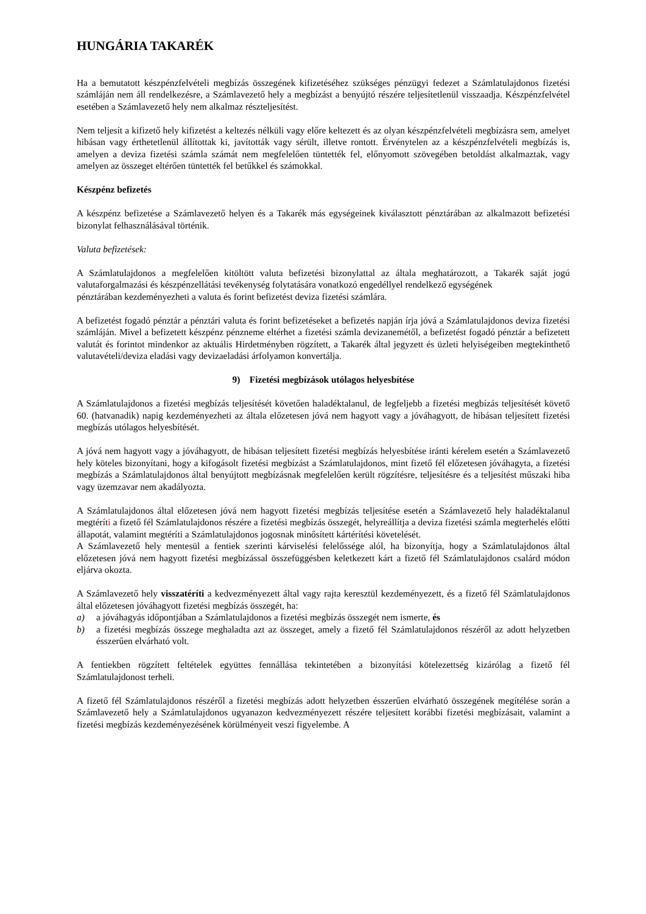HUNGÁRIA TAKARÉK
Ha a bemutatott készpénzfelvételi megbízás összegének kifizetéséhez szükséges pénzügyi fedezet a Számlatulajdonos fizetési számláján nem áll rendelkezésre, a Számlavezető hely a megbízást a benyújtó részére teljesítetlenül visszaadja. Készpénzfelvétel esetében a Számlavezető hely nem alkalmaz részteljesítést.
Nem teljesít a kifizető hely kifizetést a keltezés nélküli vagy előre keltezett és az olyan készpénzfelvételi megbízásra sem, amelyet hibásan vagy érthetetlenül állítottak ki, javították vagy sérült, illetve rontott. Érvénytelen az a készpénzfelvételi megbízás is, amelyen a deviza fizetési számla számát nem megfelelően tüntették fel, előnyomott szövegében betoldást alkalmaztak, vagy amelyen az összeget eltérően tüntették fel betűkkel és számokkal.
Készpénz befizetés
A készpénz befizetése a Számlavezető helyen és a Takarék más egységeinek kiválasztott pénztárában az alkalmazott befizetési bizonylat felhasználásával történik.
Valuta befizetések:
A Számlatulajdonos a megfelelően kitöltött valuta befizetési bizonylattal az általa meghatározott, a Takarék saját jogú valutaforgalmazási és készpénzellátási tevékenység folytatására vonatkozó engedéllyel rendelkező egységének
pénztárában kezdeményezheti a valuta és forint befizetést deviza fizetési számlára.
A befizetést fogadó pénztár a pénztári valuta és forint befizetéseket a befizetés napján írja jóvá a Számlatulajdonos deviza fizetési számláján. Mivel a befizetett készpénz pénzneme eltérhet a fizetési számla devizanemétől, a befizetést fogadó pénztár a befizetett valutát és forintot mindenkor az aktuális Hirdetményben rögzített, a Takarék által jegyzett és üzleti helyiségeiben megtekinthető valutavételi/deviza eladási vagy devizaeladási árfolyamon konvertálja.
9) Fizetési megbízások utólagos helyesbítése
A Számlatulajdonos a fizetési megbízás teljesítését követően haladéktalanul, de legfeljebb a fizetési megbízás teljesítését követő 60. (hatvanadik) napig kezdeményezheti az általa előzetesen jóvá nem hagyott vagy a jóváhagyott, de hibásan teljesített fizetési megbízás utólagos helyesbítését.
A jóvá nem hagyott vagy a jóváhagyott, de hibásan teljesített fizetési megbízás helyesbítése iránti kérelem esetén a Számlavezető hely köteles bizonyítani, hogy a kifogásolt fizetési megbízást a Számlatulajdonos, mint fizető fél előzetesen jóváhagyta, a fizetési megbízás a Számlatulajdonos által benyújtott megbízásnak megfelelően került rögzítésre, teljesítésre és a teljesítést műszaki hiba vagy üzemzavar nem akadályozta.
A Számlatulajdonos által előzetesen jóvá nem hagyott fizetési megbízás teljesítése esetén a Számlavezető hely haladéktalanul megtéríti a fizető fél Számlatulajdonos részére a fizetési megbízás összegét, helyreállítja a deviza fizetési számla megterhelés előtti állapotát, valamint megtéríti a Számlatulajdonos jogosnak minősített kártérítési követelését.
A Számlavezető hely mentesül a fentiek szerinti kárviselési felelőssége alól, ha bizonyítja, hogy a Számlatulajdonos által előzetesen jóvá nem hagyott fizetési megbízással összefüggésben keletkezett kárt a fizető fél Számlatulajdonos csalárd módon eljárva okozta.
A Számlavezető hely visszatéríti a kedvezményezett által vagy rajta keresztül kezdeményezett, és a fizető fél Számlatulajdonos által előzetesen jóváhagyott fizetési megbízás összegét, ha:
a) a jóváhagyás időpontjában a Számlatulajdonos a fizetési megbízás összegét nem ismerte, és
b) a fizetési megbízás összege meghaladta azt az összeget, amely a fizető fél Számlatulajdonos részéről az adott helyzetben ésszerűen elvárható volt.
A fentiekben rögzített feltételek együttes fennállása tekintetében a bizonyítási kötelezettség kizárólag a fizető fél Számlatulajdonost terheli.
A fizető fél Számlatulajdonos részéről a fizetési megbízás adott helyzetben ésszerűen elvárható összegének megítélése során a Számlavezető hely a Számlatulajdonos ugyanazon kedvezményezett részére teljesített korábbi fizetési megbízásait, valamint a fizetési megbízás kezdeményezésének körülményeit veszi figyelembe. A